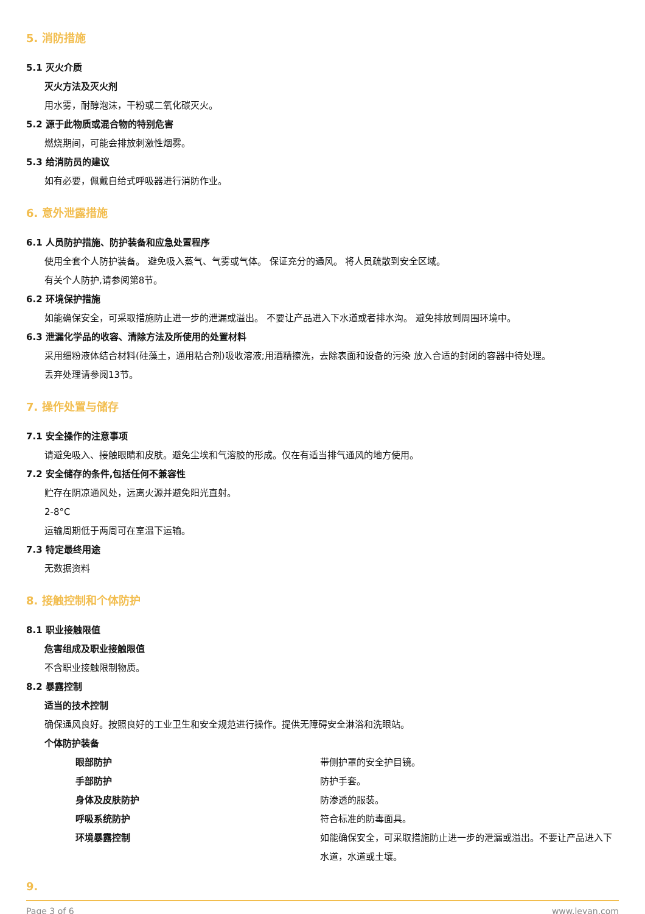5. 消防措施
5.1 灭火介质
灭火方法及灭火剂
用水雾，耐醇泡沫，干粉或二氧化碳灭火。
5.2 源于此物质或混合物的特别危害
燃烧期间，可能会排放刺激性烟雾。
5.3 给消防员的建议
如有必要，佩戴自给式呼吸器进行消防作业。
6. 意外泄露措施
6.1 人员防护措施、防护装备和应急处置程序
使用全套个人防护装备。 避免吸入蒸气、气雾或气体。 保证充分的通风。 将人员疏散到安全区域。
有关个人防护,请参阅第8节。
6.2 环境保护措施
如能确保安全，可采取措施防止进一步的泄漏或溢出。 不要让产品进入下水道或者排水沟。 避免排放到周围环境中。
6.3 泄漏化学品的收容、清除方法及所使用的处置材料
采用细粉液体结合材料(硅藻土，通用粘合剂)吸收溶液;用酒精擦洗，去除表面和设备的污染 放入合适的封闭的容器中待处理。
丢弃处理请参阅13节。
7. 操作处置与储存
7.1 安全操作的注意事项
请避免吸入、接触眼睛和皮肤。避免尘埃和气溶胶的形成。仅在有适当排气通风的地方使用。
7.2 安全储存的条件,包括任何不兼容性
贮存在阴凉通风处，远离火源并避免阳光直射。
2-8°C
运输周期低于两周可在室温下运输。
7.3 特定最终用途
无数据资料
8. 接触控制和个体防护
8.1 职业接触限值
危害组成及职业接触限值
不含职业接触限制物质。
8.2 暴露控制
适当的技术控制
确保通风良好。按照良好的工业卫生和安全规范进行操作。提供无障碍安全淋浴和洗眼站。
个体防护装备
眼部防护 带侧护罩的安全护目镜。
手部防护 防护手套。
身体及皮肤防护 防渗透的服装。
呼吸系统防护 符合标准的防毒面具。
环境暴露控制 如能确保安全，可采取措施防止进一步的泄漏或溢出。不要让产品进入下水道，水道或土壤。
9.
Page 3 of 6 www.leyan.com